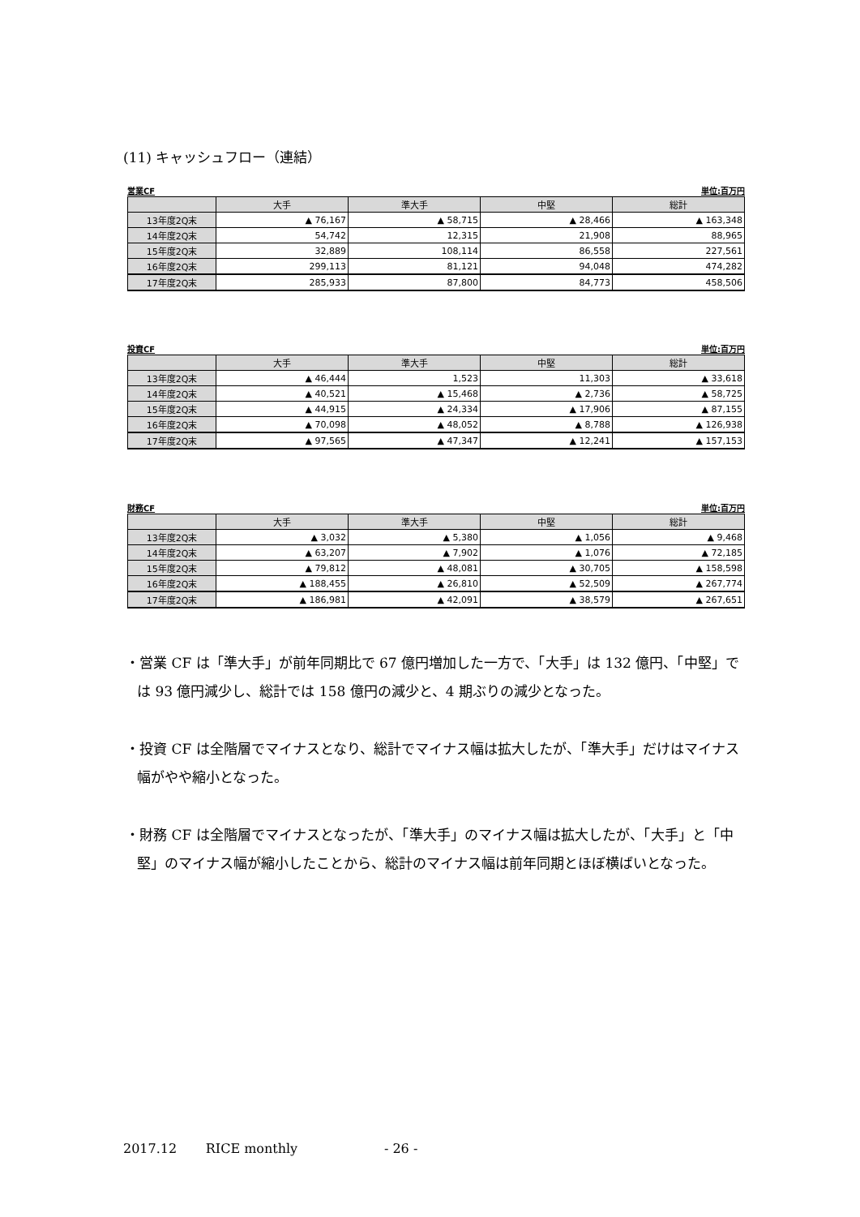(11) キャッシュフロー（連結）
営業CF 単位:百万円
| | 大手 | 準大手 | 中堅 | 総計 |
| --- | --- | --- | --- | --- |
| 13年度2Q末 | ▲ 76,167 | ▲ 58,715 | ▲ 28,466 | ▲ 163,348 |
| 14年度2Q末 | 54,742 | 12,315 | 21,908 | 88,965 |
| 15年度2Q末 | 32,889 | 108,114 | 86,558 | 227,561 |
| 16年度2Q末 | 299,113 | 81,121 | 94,048 | 474,282 |
| 17年度2Q末 | 285,933 | 87,800 | 84,773 | 458,506 |
投資CF 単位:百万円
| | 大手 | 準大手 | 中堅 | 総計 |
| --- | --- | --- | --- | --- |
| 13年度2Q末 | ▲ 46,444 | 1,523 | 11,303 | ▲ 33,618 |
| 14年度2Q末 | ▲ 40,521 | ▲ 15,468 | ▲ 2,736 | ▲ 58,725 |
| 15年度2Q末 | ▲ 44,915 | ▲ 24,334 | ▲ 17,906 | ▲ 87,155 |
| 16年度2Q末 | ▲ 70,098 | ▲ 48,052 | ▲ 8,788 | ▲ 126,938 |
| 17年度2Q末 | ▲ 97,565 | ▲ 47,347 | ▲ 12,241 | ▲ 157,153 |
財務CF 単位:百万円
| | 大手 | 準大手 | 中堅 | 総計 |
| --- | --- | --- | --- | --- |
| 13年度2Q末 | ▲ 3,032 | ▲ 5,380 | ▲ 1,056 | ▲ 9,468 |
| 14年度2Q末 | ▲ 63,207 | ▲ 7,902 | ▲ 1,076 | ▲ 72,185 |
| 15年度2Q末 | ▲ 79,812 | ▲ 48,081 | ▲ 30,705 | ▲ 158,598 |
| 16年度2Q末 | ▲ 188,455 | ▲ 26,810 | ▲ 52,509 | ▲ 267,774 |
| 17年度2Q末 | ▲ 186,981 | ▲ 42,091 | ▲ 38,579 | ▲ 267,651 |
・営業 CF は「準大手」が前年同期比で 67 億円増加した一方で、「大手」は 132 億円、「中堅」では 93 億円減少し、総計では 158 億円の減少と、4 期ぶりの減少となった。
・投資 CF は全階層でマイナスとなり、総計でマイナス幅は拡大したが、「準大手」だけはマイナス幅がやや縮小となった。
・財務 CF は全階層でマイナスとなったが、「準大手」のマイナス幅は拡大したが、「大手」と「中堅」のマイナス幅が縮小したことから、総計のマイナス幅は前年同期とほぼ横ばいとなった。
2017.12 RICE monthly - 26 -